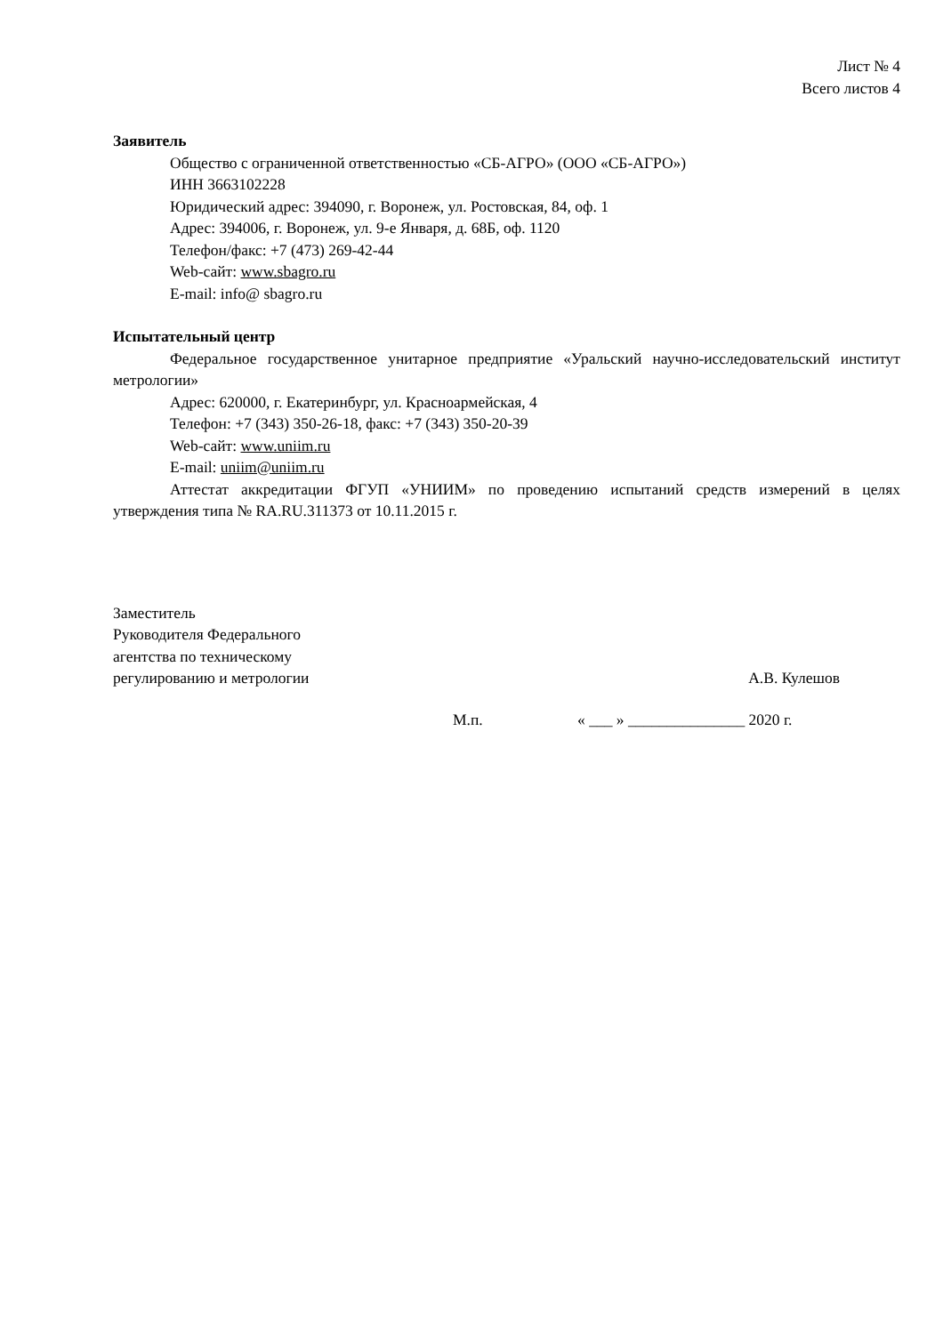Лист № 4
Всего листов 4
Заявитель
Общество с ограниченной ответственностью «СБ-АГРО» (ООО «СБ-АГРО»)
ИНН 3663102228
Юридический адрес: 394090, г. Воронеж, ул. Ростовская, 84, оф. 1
Адрес: 394006, г. Воронеж, ул. 9-е Января, д. 68Б, оф. 1120
Телефон/факс: +7 (473) 269-42-44
Web-сайт: www.sbagro.ru
E-mail: info@ sbagro.ru
Испытательный центр
Федеральное государственное унитарное предприятие «Уральский научно-исследовательский институт метрологии»
Адрес: 620000, г. Екатеринбург, ул. Красноармейская, 4
Телефон: +7 (343) 350-26-18, факс: +7 (343) 350-20-39
Web-сайт: www.uniim.ru
E-mail: uniim@uniim.ru
Аттестат аккредитации ФГУП «УНИИМ» по проведению испытаний средств измерений в целях утверждения типа № RA.RU.311373 от 10.11.2015 г.
Заместитель
Руководителя Федерального
агентства по техническому
регулированию и метрологии
А.В. Кулешов
М.п. « ___ » _______________ 2020 г.